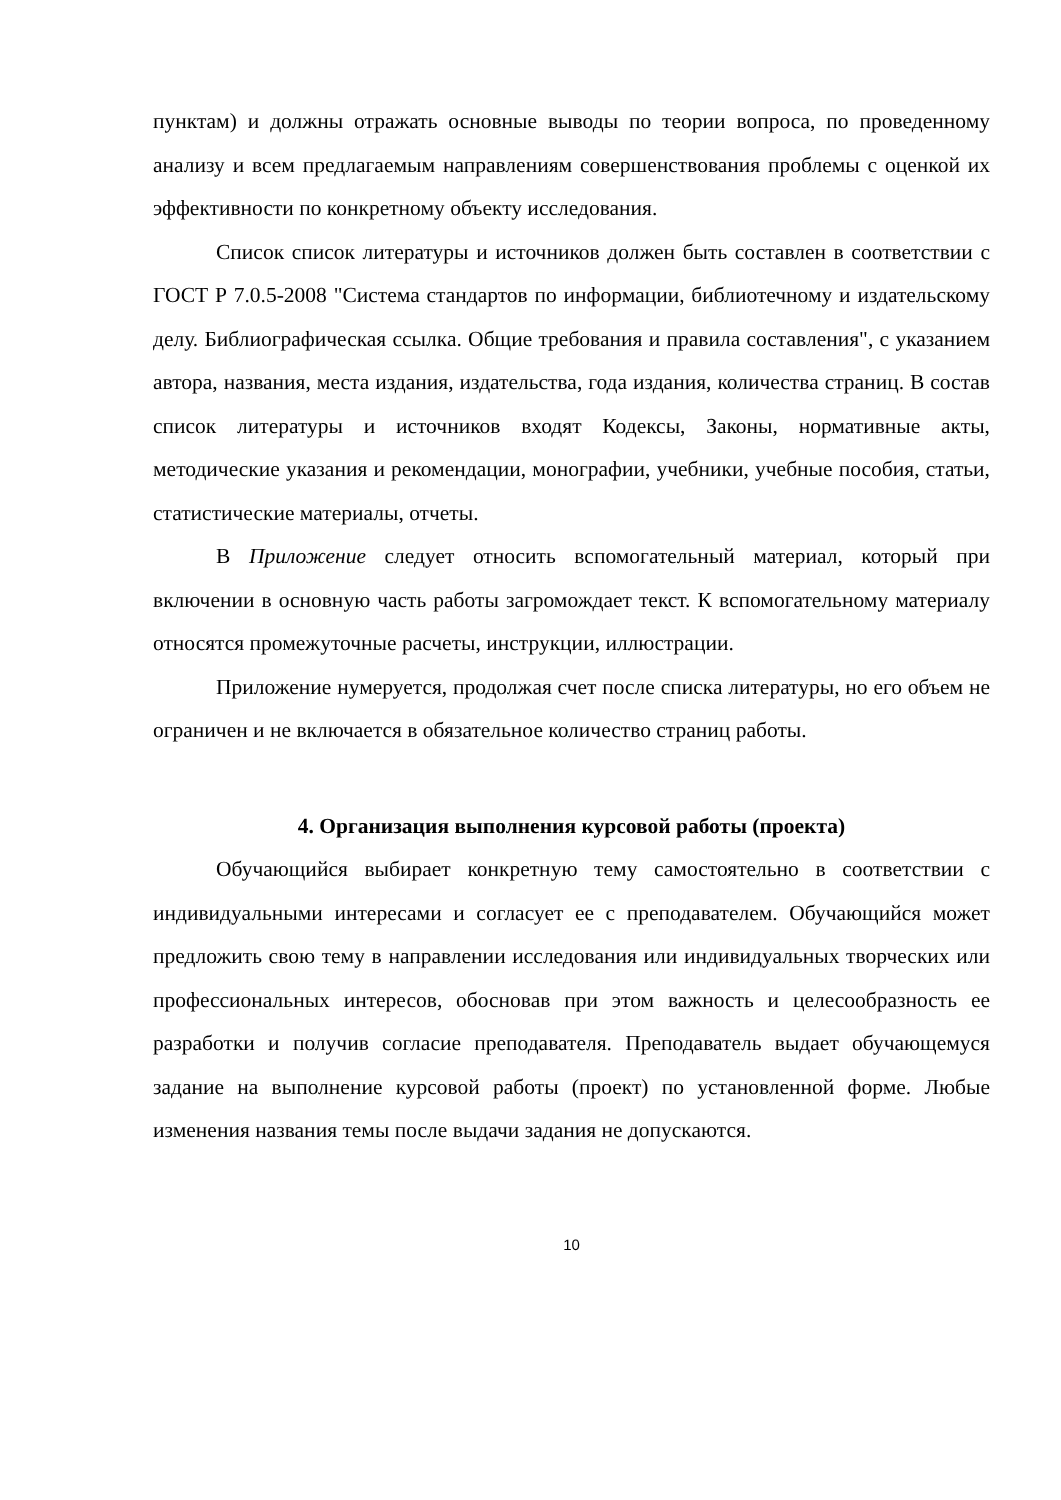пунктам) и должны отражать основные выводы по теории вопроса, по проведенному анализу и всем предлагаемым направлениям совершенствования проблемы с оценкой их эффективности по конкретному объекту исследования.
Список список литературы и источников должен быть составлен в соответствии с ГОСТ Р 7.0.5-2008 "Система стандартов по информации, библиотечному и издательскому делу. Библиографическая ссылка. Общие требования и правила составления", с указанием автора, названия, места издания, издательства, года издания, количества страниц. В состав список литературы и источников входят Кодексы, Законы, нормативные акты, методические указания и рекомендации, монографии, учебники, учебные пособия, статьи, статистические материалы, отчеты.
В Приложение следует относить вспомогательный материал, который при включении в основную часть работы загромождает текст. К вспомогательному материалу относятся промежуточные расчеты, инструкции, иллюстрации.
Приложение нумеруется, продолжая счет после списка литературы, но его объем не ограничен и не включается в обязательное количество страниц работы.
4. Организация выполнения курсовой работы (проекта)
Обучающийся выбирает конкретную тему самостоятельно в соответствии с индивидуальными интересами и согласует ее с преподавателем. Обучающийся может предложить свою тему в направлении исследования или индивидуальных творческих или профессиональных интересов, обосновав при этом важность и целесообразность ее разработки и получив согласие преподавателя. Преподаватель выдает обучающемуся задание на выполнение курсовой работы (проект) по установленной форме. Любые изменения названия темы после выдачи задания не допускаются.
10